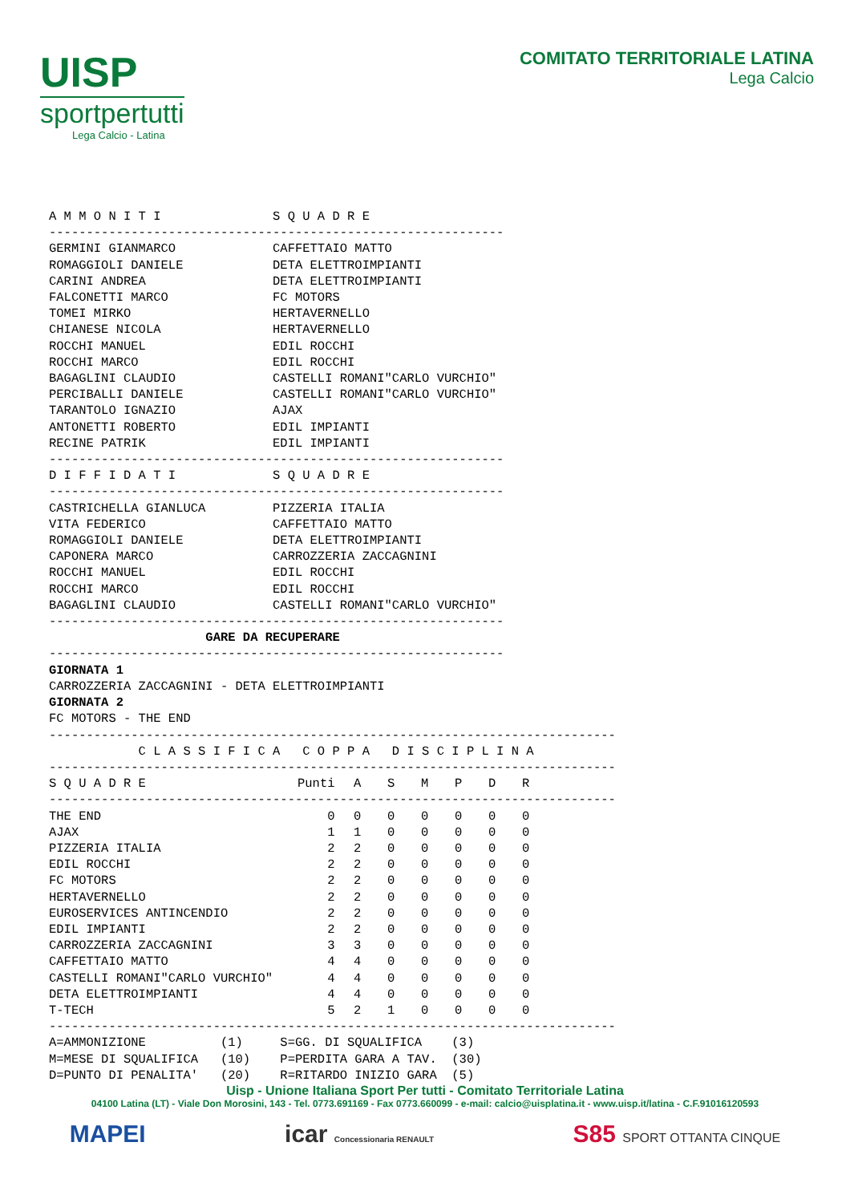UISP
sportpertutti
Lega Calcio - Latina
COMITATO TERRITORIALE LATINA
Lega Calcio
A M M O N I T I               S Q U A D R E
-------------------------------------------------------------
GERMINI GIANMARCO             CAFFETTAIO MATTO
ROMAGGIOLI DANIELE            DETA ELETTROIMPIANTI
CARINI ANDREA                 DETA ELETTROIMPIANTI
FALCONETTI MARCO              FC MOTORS
TOMEI MIRKO                   HERTAVERNELLO
CHIANESE NICOLA               HERTAVERNELLO
ROCCHI MANUEL                 EDIL ROCCHI
ROCCHI MARCO                  EDIL ROCCHI
BAGAGLINI CLAUDIO             CASTELLI ROMANI"CARLO VURCHIO"
PERCIBALLI DANIELE            CASTELLI ROMANI"CARLO VURCHIO"
TARANTOLO IGNAZIO             AJAX
ANTONETTI ROBERTO             EDIL IMPIANTI
RECINE PATRIK                 EDIL IMPIANTI
-------------------------------------------------------------
D I F F I D A T I             S Q U A D R E
-------------------------------------------------------------
CASTRICHELLA GIANLUCA         PIZZERIA ITALIA
VITA FEDERICO                 CAFFETTAIO MATTO
ROMAGGIOLI DANIELE            DETA ELETTROIMPIANTI
CAPONERA MARCO                CARROZZERIA ZACCAGNINI
ROCCHI MANUEL                 EDIL ROCCHI
ROCCHI MARCO                  EDIL ROCCHI
BAGAGLINI CLAUDIO             CASTELLI ROMANI"CARLO VURCHIO"
-------------------------------------------------------------
                     GARE DA RECUPERARE
-------------------------------------------------------------
GIORNATA 1
CARROZZERIA ZACCAGNINI - DETA ELETTROIMPIANTI
GIORNATA 2
FC MOTORS - THE END
----------------------------------------------------------------------------
            C L A S S I F I C A   C O P P A   D I S C I P L I N A
----------------------------------------------------------------------------
| S Q U A D R E | Punti | A | S | M | P | D | R |
| --- | --- | --- | --- | --- | --- | --- | --- |
| ---------------------------------------------------------------------------- | | | | | | | |
| THE END | 0 | 0 | 0 | 0 | 0 | 0 | 0 |
| AJAX | 1 | 1 | 0 | 0 | 0 | 0 | 0 |
| PIZZERIA ITALIA | 2 | 2 | 0 | 0 | 0 | 0 | 0 |
| EDIL ROCCHI | 2 | 2 | 0 | 0 | 0 | 0 | 0 |
| FC MOTORS | 2 | 2 | 0 | 0 | 0 | 0 | 0 |
| HERTAVERNELLO | 2 | 2 | 0 | 0 | 0 | 0 | 0 |
| EUROSERVICES ANTINCENDIO | 2 | 2 | 0 | 0 | 0 | 0 | 0 |
| EDIL IMPIANTI | 2 | 2 | 0 | 0 | 0 | 0 | 0 |
| CARROZZERIA ZACCAGNINI | 3 | 3 | 0 | 0 | 0 | 0 | 0 |
| CAFFETTAIO MATTO | 4 | 4 | 0 | 0 | 0 | 0 | 0 |
| CASTELLI ROMANI"CARLO VURCHIO" | 4 | 4 | 0 | 0 | 0 | 0 | 0 |
| DETA ELETTROIMPIANTI | 4 | 4 | 0 | 0 | 0 | 0 | 0 |
| T-TECH | 5 | 2 | 1 | 0 | 0 | 0 | 0 |
----------------------------------------------------------------------------
A=AMMONIZIONE          (1)     S=GG. DI SQUALIFICA    (3)
M=MESE DI SQUALIFICA   (10)    P=PERDITA GARA A TAV.  (30)
D=PUNTO DI PENALITA'   (20)    R=RITARDO INIZIO GARA  (5)
Uisp - Unione Italiana Sport Per tutti - Comitato Territoriale Latina
04100 Latina (LT) - Viale Don Morosini, 143 - Tel. 0773.691169 - Fax 0773.660099 - e-mail: calcio@uisplatina.it - www.uisp.it/latina - C.F.91016120593
MAPEI icar Concessionaria RENAULT S85 SPORT OTTANTA CINQUE